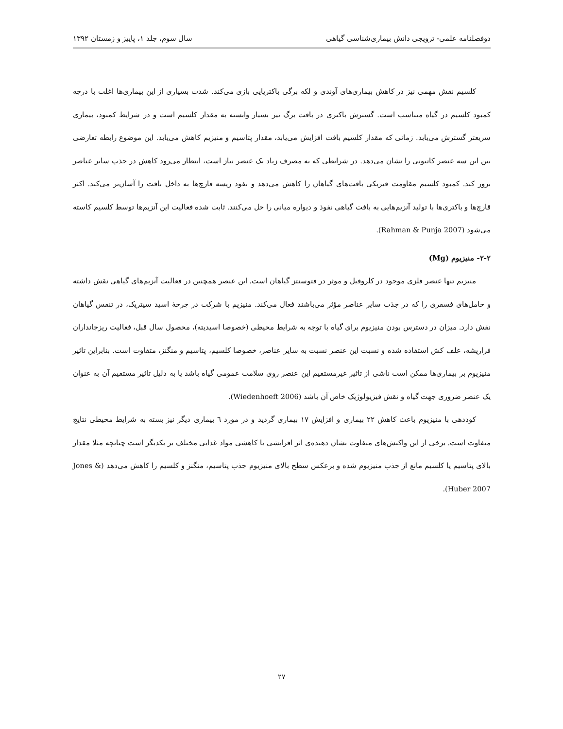دوفصلنامه علمی- ترویجی دانش بیماری‌شناسی گیاهی سال سوم، جلد ۱، پاییز و زمستان ۱۳۹۲
کلسیم نقش مهمی نیز در کاهش بیماری‌های آوندی و لکه برگی باکتریایی بازی می‌کند. شدت بسیاری از این بیماری‌ها اغلب با درجه کمبود کلسیم در گیاه متناسب است. گسترش باکتری در بافت برگ نیز بسیار وابسته به مقدار کلسیم است و در شرایط کمبود، بیماری سریعتر گسترش می‌یابد. زمانی که مقدار کلسیم بافت افزایش می‌یابد، مقدار پتاسیم و منیزیم کاهش می‌یابد. این موضوع رابطه تعارضی بین این سه عنصر کاتیونی را نشان می‌دهد. در شرایطی که به مصرف زیاد یک عنصر نیاز است، انتظار می‌رود کاهش در جذب سایر عناصر بروز کند. کمبود کلسیم مقاومت فیزیکی بافت‌های گیاهان را کاهش می‌دهد و نفوذ ریسه قارچ‌ها به داخل بافت را آسان‌تر می‌کند. اکثر قارچ‌ها و باکتری‌ها با تولید آنزیم‌هایی به بافت گیاهی نفوذ و دیواره میانی را حل می‌کنند. ثابت شده فعالیت این آنزیم‌ها توسط کلسیم کاسته می‌شود (Rahman & Punja 2007).
۲-۲- منیزیوم (Mg)
منیزیم تنها عنصر فلزی موجود در کلروفیل و موثر در فتوسنتز گیاهان است. این عنصر همچنین در فعالیت آنزیم‌های گیاهی نقش داشته و حامل‌های فسفری را که در جذب سایر عناصر مؤثر می‌باشند فعال می‌کند. منیزیم با شرکت در چرخهٔ اسید سیتریک، در تنفس گیاهان نقش دارد. میزان در دسترس بودن منیزیوم برای گیاه با توجه به شرایط محیطی (خصوصا اسیدیته)، محصول سال قبل، فعالیت ریزجانداران فراریشه، علف کش استفاده شده و نسبت این عنصر نسبت به سایر عناصر، خصوصا کلسیم، پتاسیم و منگنز، متفاوت است. بنابراین تاثیر منیزیوم بر بیماری‌ها ممکن است ناشی از تاثیر غیرمستقیم این عنصر روی سلامت عمومی گیاه باشد یا به دلیل تاثیر مستقیم آن به عنوان یک عنصر ضروری جهت گیاه و نقش فیزیولوژیک خاص آن باشد (Wiedenhoeft 2006).
کوددهی با منیزیوم باعث کاهش ۲۲ بیماری و افزایش ۱۷ بیماری گردید و در مورد ٦ بیماری دیگر نیز بسته به شرایط محیطی نتایج متفاوت است. برخی از این واکنش‌های متفاوت نشان دهنده‌ی اثر افزایشی یا کاهشی مواد غذایی مختلف بر یکدیگر است چنانچه مثلا مقدار بالای پتاسیم یا کلسیم مانع از جذب منیزیوم شده و برعکس سطح بالای منیزیوم جذب پتاسیم، منگنز و کلسیم را کاهش می‌دهد (Jones & Huber 2007).
۲۷